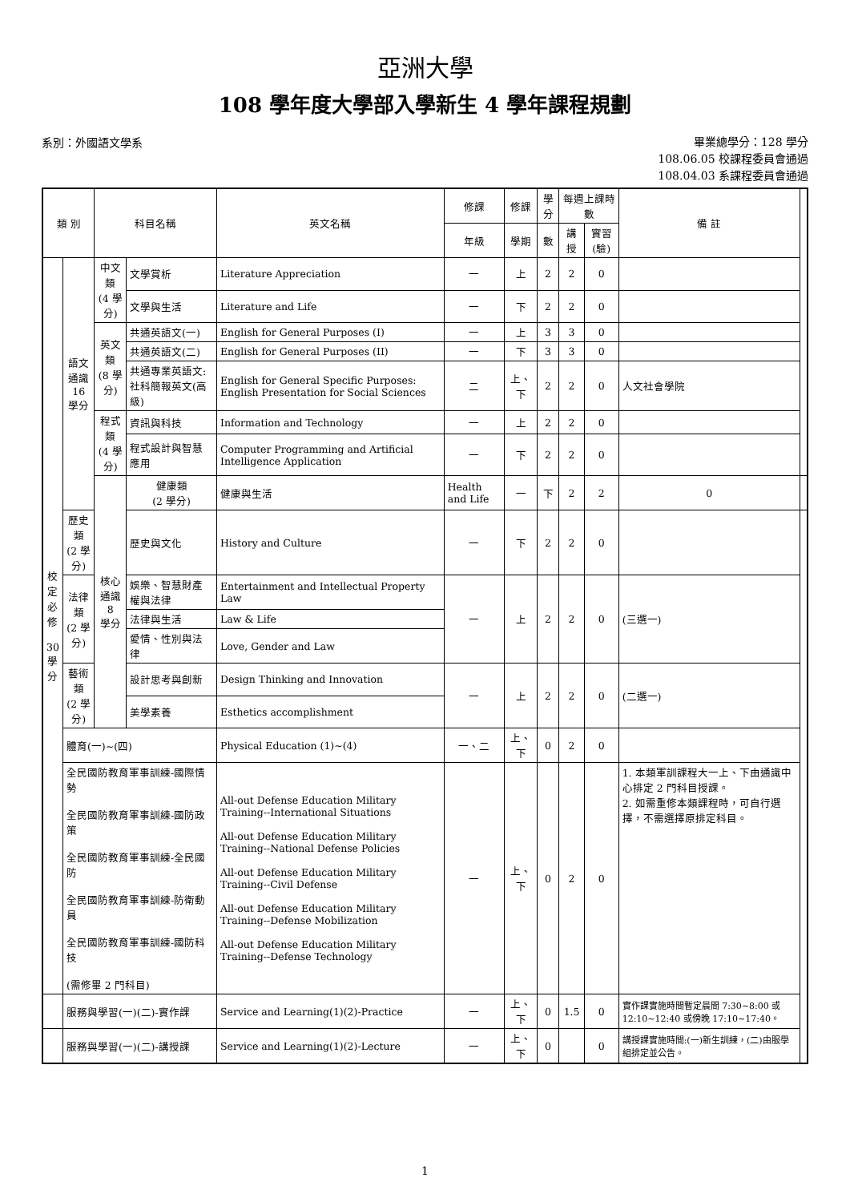亞洲大學
108 學年度大學部入學新生 4 學年課程規劃
系別：外國語文學系
畢業總學分：128 學分
108.06.05 校課程委員會通過
108.04.03 系課程委員會通過
| 類 別 | | 科目名稱 | | 英文名稱 | 修課 | 修課 | 學分 | 每週上課時數 | | 備 註 | |
| --- | --- | --- | --- | --- | --- | --- | --- | --- | --- | --- | --- |
| | | | | | 年級 | 學期 | 數 | 講授 | 實習(驗) | | |
| 校 定 必 修 30 學 分 | 語文 通識 16 學分 | 中文類 (4 學分) | 文學賞析 | Literature Appreciation | 一 | 上 | 2 | 2 | 0 | | |
| | | | 文學與生活 | Literature and Life | 一 | 下 | 2 | 2 | 0 | | |
| | | 英文類 (8 學分) | 共通英語文(一) | English for General Purposes (I) | 一 | 上 | 3 | 3 | 0 | | |
| | | | 共通英語文(二) | English for General Purposes (II) | 一 | 下 | 3 | 3 | 0 | | |
| | | | 共通專業英語文:社科簡報英文(高級) | English for General Specific Purposes: English Presentation for Social Sciences | 二 | 上、下 | 2 | 2 | 0 | 人文社會學院 | |
| | | 程式類 (4 學分) | 資訊與科技 | Information and Technology | 一 | 上 | 2 | 2 | 0 | | |
| | | | 程式設計與智慧應用 | Computer Programming and Artificial Intelligence Application | 一 | 下 | 2 | 2 | 0 | | |
| | | 核心 通識 8 學分 | 健康類 (2 學分) | 健康與生活 | Health and Life | 一 | 下 | 2 | 2 | 0 | |
| | 歷史類 (2 學分) | | 歷史與文化 | History and Culture | 一 | 下 | 2 | 2 | 0 | | |
| | 法律類 (2 學分) | | 娛樂、智慧財產權與法律 | Entertainment and Intellectual Property Law | 一 | 上 | 2 | 2 | 0 | (三選一) | |
| | | | 法律與生活 | Law & Life | | | | | | | |
| | | | 愛情、性別與法律 | Love, Gender and Law | | | | | | | |
| | 藝術類 (2 學分) | | 設計思考與創新 | Design Thinking and Innovation | 一 | 上 | 2 | 2 | 0 | (二選一) | |
| | | | 美學素養 | Esthetics accomplishment | | | | | | | |
| | 體育(一)~(四) | | | Physical Education (1)~(4) | 一、二 | 上、下 | 0 | 2 | 0 | | |
| | 全民國防教育軍事訓練-國際情勢 全民國防教育軍事訓練-國防政策 全民國防教育軍事訓練-全民國防 全民國防教育軍事訓練-防衛動員 全民國防教育軍事訓練-國防科技 (需修畢 2 門科目) | | | All-out Defense Education Military Training--International Situations All-out Defense Education Military Training--National Defense Policies All-out Defense Education Military Training--Civil Defense All-out Defense Education Military Training--Defense Mobilization All-out Defense Education Military Training--Defense Technology | 一 | 上、下 | 0 | 2 | 0 | 1. 本類軍訓課程大一上、下由通識中心排定 2 門科目授課。 2. 如需重修本類課程時，可自行選擇，不需選擇原排定科目。 | |
| | 服務與學習(一)(二)-實作課 | | | Service and Learning(1)(2)-Practice | 一 | 上、下 | 0 | 1.5 | 0 | 實作課實施時間暫定晨間 7:30~8:00 或 12:10~12:40 或傍晚 17:10~17:40。 | |
| | 服務與學習(一)(二)-講授課 | | | Service and Learning(1)(2)-Lecture | 一 | 上、下 | 0 | | 0 | 講授課實施時間:(一)新生訓練，(二)由服學組排定並公告。 | |
1